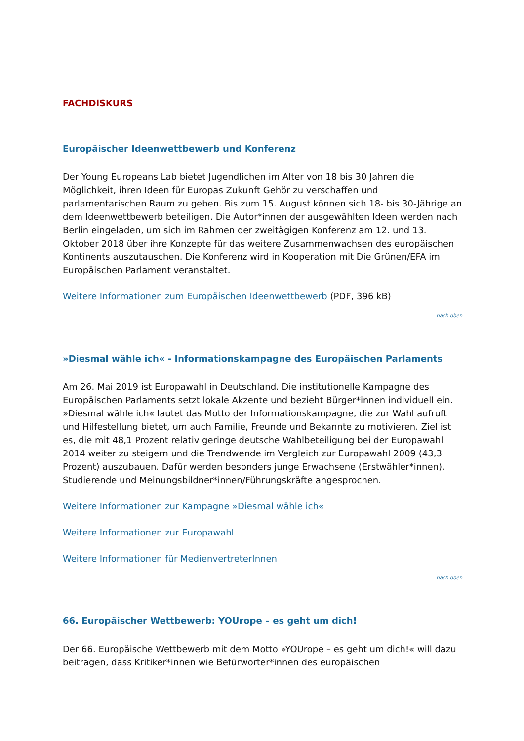FACHDISKURS
Europäischer Ideenwettbewerb und Konferenz
Der Young Europeans Lab bietet Jugendlichen im Alter von 18 bis 30 Jahren die Möglichkeit, ihren Ideen für Europas Zukunft Gehör zu verschaffen und parlamentarischen Raum zu geben. Bis zum 15. August können sich 18- bis 30-Jährige an dem Ideenwettbewerb beteiligen. Die Autor*innen der ausgewählten Ideen werden nach Berlin eingeladen, um sich im Rahmen der zweitägigen Konferenz am 12. und 13. Oktober 2018 über ihre Konzepte für das weitere Zusammenwachsen des europäischen Kontinents auszutauschen. Die Konferenz wird in Kooperation mit Die Grünen/EFA im Europäischen Parlament veranstaltet.
Weitere Informationen zum Europäischen Ideenwettbewerb (PDF, 396 kB)
nach oben
»Diesmal wähle ich« - Informationskampagne des Europäischen Parlaments
Am 26. Mai 2019 ist Europawahl in Deutschland. Die institutionelle Kampagne des Europäischen Parlaments setzt lokale Akzente und bezieht Bürger*innen individuell ein. »Diesmal wähle ich« lautet das Motto der Informationskampagne, die zur Wahl aufruft und Hilfestellung bietet, um auch Familie, Freunde und Bekannte zu motivieren. Ziel ist es, die mit 48,1 Prozent relativ geringe deutsche Wahlbeteiligung bei der Europawahl 2014 weiter zu steigern und die Trendwende im Vergleich zur Europawahl 2009 (43,3 Prozent) auszubauen. Dafür werden besonders junge Erwachsene (Erstwähler*innen), Studierende und Meinungsbildner*innen/Führungskräfte angesprochen.
Weitere Informationen zur Kampagne »Diesmal wähle ich«
Weitere Informationen zur Europawahl
Weitere Informationen für MedienvertreterInnen
nach oben
66. Europäischer Wettbewerb: YOUrope – es geht um dich!
Der 66. Europäische Wettbewerb mit dem Motto »YOUrope – es geht um dich!« will dazu beitragen, dass Kritiker*innen wie Befürworter*innen des europäischen